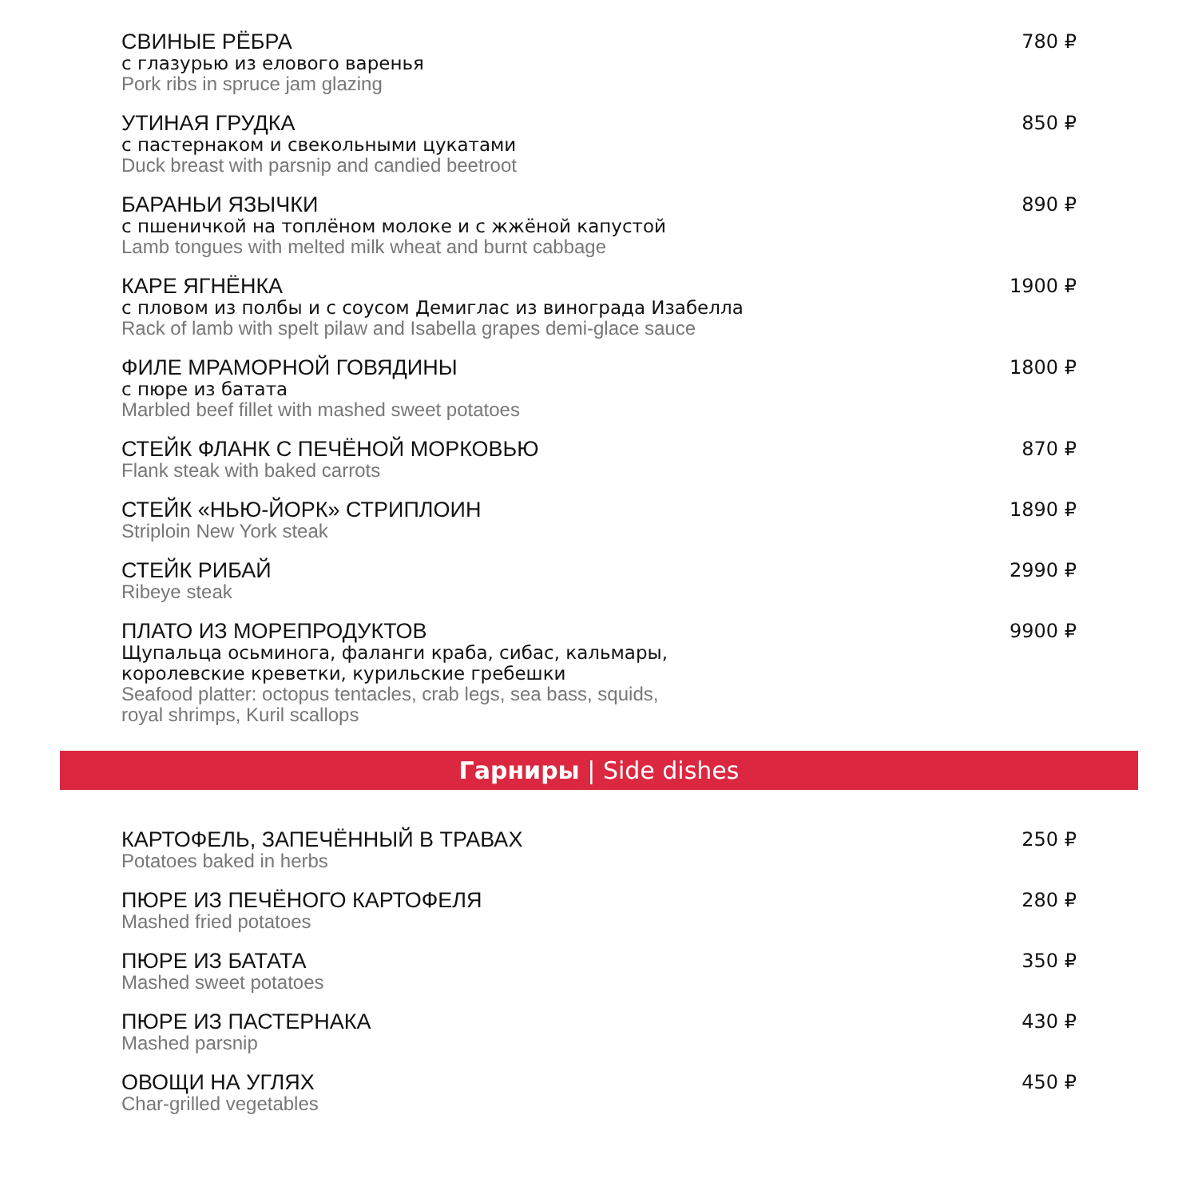СВИНЫЕ РЁБРА
с глазурью из елового варенья
Pork ribs in spruce jam glazing
780 ₽
УТИНАЯ ГРУДКА
с пастернаком и свекольными цукатами
Duck breast with parsnip and candied beetroot
850 ₽
БАРАНЬИ ЯЗЫЧКИ
с пшеничкой на топлёном молоке и с жжёной капустой
Lamb tongues with melted milk wheat and burnt cabbage
890 ₽
КАРЕ ЯГНЁНКА
с пловом из полбы и с соусом Демиглас из винограда Изабелла
Rack of lamb with spelt pilaw and Isabella grapes demi-glace sauce
1900 ₽
ФИЛЕ МРАМОРНОЙ ГОВЯДИНЫ
с пюре из батата
Marbled beef fillet with mashed sweet potatoes
1800 ₽
СТЕЙК ФЛАНК С ПЕЧЁНОЙ МОРКОВЬЮ
Flank steak with baked carrots
870 ₽
СТЕЙК «НЬЮ-ЙОРК» СТРИПЛОИН
Striploin New York steak
1890 ₽
СТЕЙК РИБАЙ
Ribeye steak
2990 ₽
ПЛАТО ИЗ МОРЕПРОДУКТОВ
Щупальца осьминога, фаланги краба, сибас, кальмары,
королевские креветки, курильские гребешки
Seafood platter: octopus tentacles, crab legs, sea bass, squids,
royal shrimps, Kuril scallops
9900 ₽
Гарниры | Side dishes
КАРТОФЕЛЬ, ЗАПЕЧЁННЫЙ В ТРАВАХ
Potatoes baked in herbs
250 ₽
ПЮРЕ ИЗ ПЕЧЁНОГО КАРТОФЕЛЯ
Mashed fried potatoes
280 ₽
ПЮРЕ ИЗ БАТАТА
Mashed sweet potatoes
350 ₽
ПЮРЕ ИЗ ПАСТЕРНАКА
Mashed parsnip
430 ₽
ОВОЩИ НА УГЛЯХ
Char-grilled vegetables
450 ₽